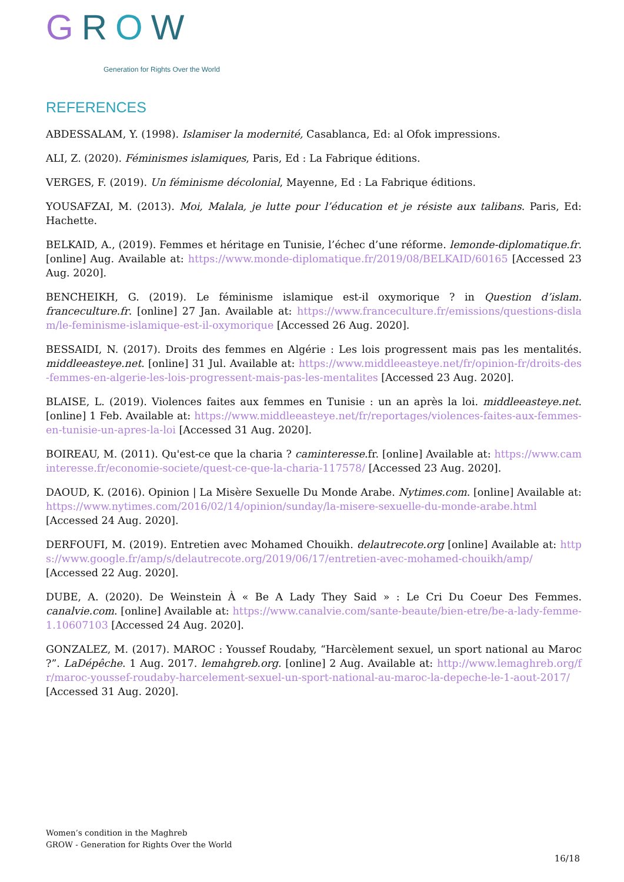GROW Generation for Rights Over the World
REFERENCES
ABDESSALAM, Y. (1998). Islamiser la modernité, Casablanca, Ed: al Ofok impressions.
ALI, Z. (2020). Féminismes islamiques, Paris, Ed : La Fabrique éditions.
VERGES, F. (2019). Un féminisme décolonial, Mayenne, Ed : La Fabrique éditions.
YOUSAFZAI, M. (2013). Moi, Malala, je lutte pour l’éducation et je résiste aux talibans. Paris, Ed: Hachette.
BELKAID, A., (2019). Femmes et héritage en Tunisie, l’échec d’une réforme. lemonde-diplomatique.fr. [online] Aug. Available at: https://www.monde-diplomatique.fr/2019/08/BELKAID/60165 [Accessed 23 Aug. 2020].
BENCHEIKH, G. (2019). Le féminisme islamique est-il oxymorique ? in Question d’islam. franceculture.fr. [online] 27 Jan. Available at: https://www.franceculture.fr/emissions/questions-dislam/le-feminisme-islamique-est-il-oxymorique [Accessed 26 Aug. 2020].
BESSAIDI, N. (2017). Droits des femmes en Algérie : Les lois progressent mais pas les mentalités. middleeasteye.net. [online] 31 Jul. Available at: https://www.middleeasteye.net/fr/opinion-fr/droits-des-femmes-en-algerie-les-lois-progressent-mais-pas-les-mentalites [Accessed 23 Aug. 2020].
BLAISE, L. (2019). Violences faites aux femmes en Tunisie : un an après la loi. middleeasteye.net. [online] 1 Feb. Available at: https://www.middleeasteye.net/fr/reportages/violences-faites-aux-femmes-en-tunisie-un-apres-la-loi [Accessed 31 Aug. 2020].
BOIREAU, M. (2011). Qu'est-ce que la charia ? caminteresse.fr. [online] Available at: https://www.caminteresse.fr/economie-societe/quest-ce-que-la-charia-117578/ [Accessed 23 Aug. 2020].
DAOUD, K. (2016). Opinion | La Misère Sexuelle Du Monde Arabe. Nytimes.com. [online] Available at: https://www.nytimes.com/2016/02/14/opinion/sunday/la-misere-sexuelle-du-monde-arabe.html [Accessed 24 Aug. 2020].
DERFOUFI, M. (2019). Entretien avec Mohamed Chouikh. delautrecote.org [online] Available at: https://www.google.fr/amp/s/delautrecote.org/2019/06/17/entretien-avec-mohamed-chouikh/amp/ [Accessed 22 Aug. 2020].
DUBE, A. (2020). De Weinstein À « Be A Lady They Said » : Le Cri Du Coeur Des Femmes. canalvie.com. [online] Available at: https://www.canalvie.com/sante-beaute/bien-etre/be-a-lady-femme-1.10607103 [Accessed 24 Aug. 2020].
GONZALEZ, M. (2017). MAROC : Youssef Roudaby, “Harcèlement sexuel, un sport national au Maroc ?”. LaDépêche. 1 Aug. 2017. lemahgreb.org. [online] 2 Aug. Available at: http://www.lemaghreb.org/fr/maroc-youssef-roudaby-harcelement-sexuel-un-sport-national-au-maroc-la-depeche-le-1-aout-2017/ [Accessed 31 Aug. 2020].
Women’s condition in the Maghreb
GROW - Generation for Rights Over the World
16/18